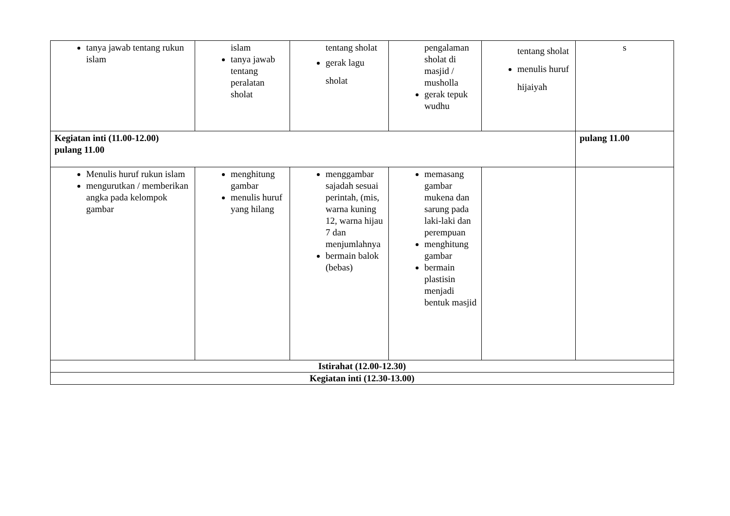| tanya jawab tentang rukun islam | islam tanya jawab tentang peralatan sholat | tentang sholat gerak lagu sholat | pengalaman sholat di masjid / musholla gerak tepuk wudhu | tentang sholat menulis huruf hijaiyah | s |
| Kegiatan inti (11.00-12.00) pulang 11.00 | | | | | pulang 11.00 |
| Menulis huruf rukun islam mengurutkan / memberikan angka pada kelompok gambar | menghitung gambar menulis huruf yang hilang | menggambar sajadah sesuai perintah, (mis, warna kuning 12, warna hijau 7 dan menjumlahnya bermain balok (bebas) | memasang gambar mukena dan sarung pada laki-laki dan perempuan menghitung gambar bermain plastisin menjadi bentuk masjid | | |
| Istirahat (12.00-12.30) | | | | | |
| Kegiatan inti (12.30-13.00) | | | | | |